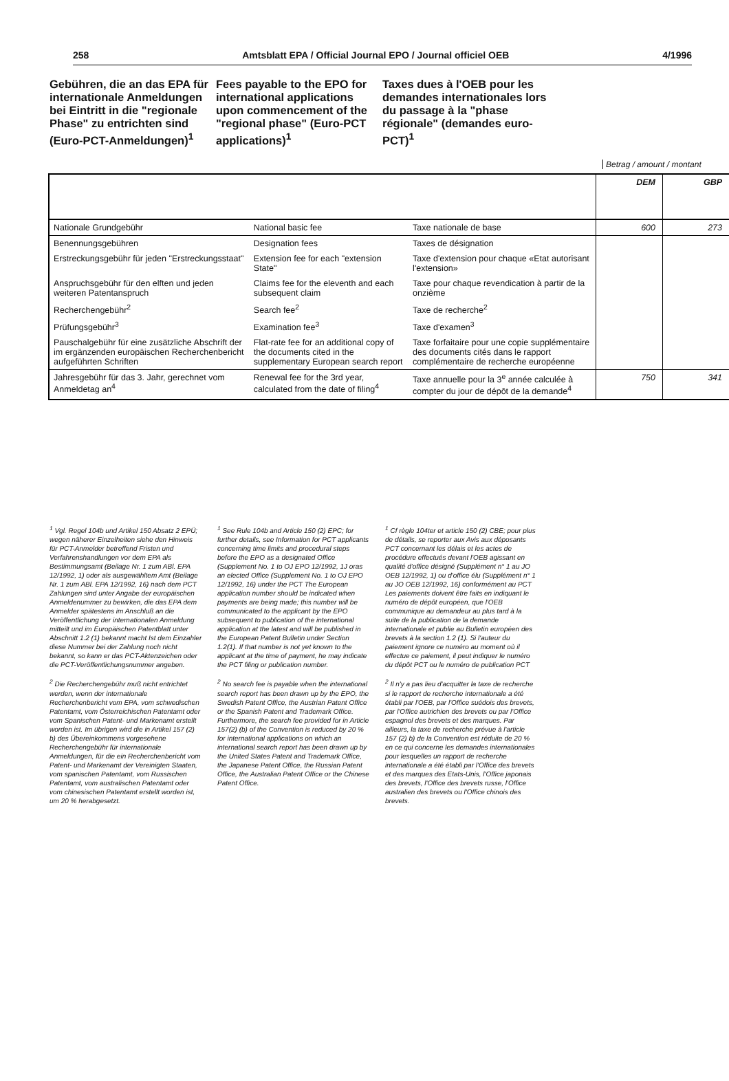258 Amtsblatt EPA / Official Journal EPO / Journal officiel OEB 4/1996
Gebühren, die an das EPA für internationale Anmeldungen bei Eintritt in die "regionale Phase" zu entrichten sind (Euro-PCT-Anmeldungen)<sup>1</sup>
Fees payable to the EPO for international applications upon commencement of the "regional phase" (Euro-PCT applications)<sup>1</sup>
Taxes dues à l'OEB pour les demandes internationales lors du passage à la "phase régionale" (demandes euro-PCT)<sup>1</sup>
Betrag / amount / montant
| | | | DEM | GBP |
| --- | --- | --- | --- | --- |
| Nationale Grundgebühr | National basic fee | Taxe nationale de base | 600 | 273 |
| Benennungsgebühren | Designation fees | Taxes de désignation | | |
| Erstreckungsgebühr für jeden "Erstreckungsstaat" | Extension fee for each "extension State" | Taxe d'extension pour chaque «Etat autorisant l'extension» | | |
| Anspruchsgebühr für den elften und jeden weiteren Patentanspruch | Claims fee for the eleventh and each subsequent claim | Taxe pour chaque revendication à partir de la onzième | | |
| Recherchengebühr<sup>2</sup> | Search fee<sup>2</sup> | Taxe de recherche<sup>2</sup> | | |
| Prüfungsgebühr<sup>3</sup> | Examination fee<sup>3</sup> | Taxe d'examen<sup>3</sup> | | |
| Pauschalgebühr für eine zusätzliche Abschrift der im ergänzenden europäischen Recherchenbericht aufgeführten Schriften | Flat-rate fee for an additional copy of the documents cited in the supplementary European search report | Taxe forfaitaire pour une copie supplémentaire des documents cités dans le rapport complémentaire de recherche européenne | | |
| Jahresgebühr für das 3. Jahr, gerechnet vom Anmeldetag an<sup>4</sup> | Renewal fee for the 3rd year, calculated from the date of filing<sup>4</sup> | Taxe annuelle pour la 3<sup>e</sup> année calculée à compter du jour de dépôt de la demande<sup>4</sup> | 750 | 341 |
<sup>1</sup> Vgl. Regel 104b und Artikel 150 Absatz 2 EPÜ; wegen näherer Einzelheiten siehe den Hinweis für PCT-Anmelder betreffend Fristen und Verfahrenshandlungen vor dem EPA als Bestimmungsamt (Beilage Nr. 1 zum ABl. EPA 12/1992, 1) oder als ausgewähltem Amt (Beilage Nr. 1 zum ABl. EPA 12/1992, 16) nach dem PCT Zahlungen sind unter Angabe der europäischen Anmeldenummer zu bewirken, die das EPA dem Anmelder spätestens im Anschluß an die Veröffentlichung der internationalen Anmeldung mitteilt und im Europäischen Patentblatt unter Abschnitt 1.2 (1) bekannt macht Ist dem Einzahler diese Nummer bei der Zahlung noch nicht bekannt, so kann er das PCT-Aktenzeichen oder die PCT-Veröffentlichungsnummer angeben.
<sup>2</sup> Die Recherchengebühr muß nicht entrichtet werden, wenn der internationale Recherchenbericht vom EPA, vom schwedischen Patentamt, vom Österreichischen Patentamt oder vom Spanischen Patent- und Markenamt erstellt worden ist. Im übrigen wird die in Artikel 157 (2) b) des Übereinkommens vorgesehene Recherchengebühr für internationale Anmeldungen, für die ein Recherchenbericht vom Patent- und Markenamt der Vereinigten Staaten, vom spanischen Patentamt, vom Russischen Patentamt, vom australischen Patentamt oder vom chinesischen Patentamt erstellt worden ist, um 20 % herabgesetzt.
<sup>1</sup> See Rule 104b and Article 150 (2) EPC; for further details, see Information for PCT applicants concerning time limits and procedural steps before the EPO as a designated Office (Supplement No. 1 to OJ EPO 12/1992, 1J oras an elected Office (Supplement No. 1 to OJ EPO 12/1992, 16) under the PCT The European application number should be indicated when payments are being made; this number will be communicated to the applicant by the EPO subsequent to publication of the international application at the latest and will be published in the European Patent Bulletin under Section 1.2(1). If that number is not yet known to the applicant at the time of payment, he may indicate the PCT filing or publication number.
<sup>2</sup> No search fee is payable when the international search report has been drawn up by the EPO, the Swedish Patent Office, the Austrian Patent Office or the Spanish Patent and Trademark Office. Furthermore, the search fee provided for in Article 157(2) (b) of the Convention is reduced by 20 % for international applications on which an international search report has been drawn up by the United States Patent and Trademark Office, the Japanese Patent Office, the Russian Patent Office, the Australian Patent Office or the Chinese Patent Office.
<sup>1</sup> Cf règle 104ter et article 150 (2) CBE; pour plus de détails, se reporter aux Avis aux déposants PCT concernant les délais et les actes de procédure effectués devant l'OEB agissant en qualité d'office désigné (Supplément n° 1 au JO OEB 12/1992, 1) ou d'office élu (Supplément n° 1 au JO OEB 12/1992, 16) conformément au PCT Les paiements doivent être faits en indiquant le numéro de dépôt européen, que l'OEB communique au demandeur au plus tard à la suite de la publication de la demande internationale et publie au Bulletin européen des brevets à la section 1.2 (1). Si l'auteur du paiement ignore ce numéro au moment où il effectue ce paiement, il peut indiquer le numéro du dépôt PCT ou le numéro de publication PCT
<sup>2</sup> Il n'y a pas lieu d'acquitter la taxe de recherche si le rapport de recherche internationale a été établi par l'OEB, par l'Office suédois des brevets, par l'Office autrichien des brevets ou par l'Office espagnol des brevets et des marques. Par ailleurs, la taxe de recherche prévue à l'article 157 (2) b) de la Convention est réduite de 20 % en ce qui concerne les demandes internationales pour lesquelles un rapport de recherche internationale a été établi par l'Office des brevets et des marques des Etats-Unis, l'Office japonais des brevets, l'Office des brevets russe, l'Office australien des brevets ou l'Office chinois des brevets.